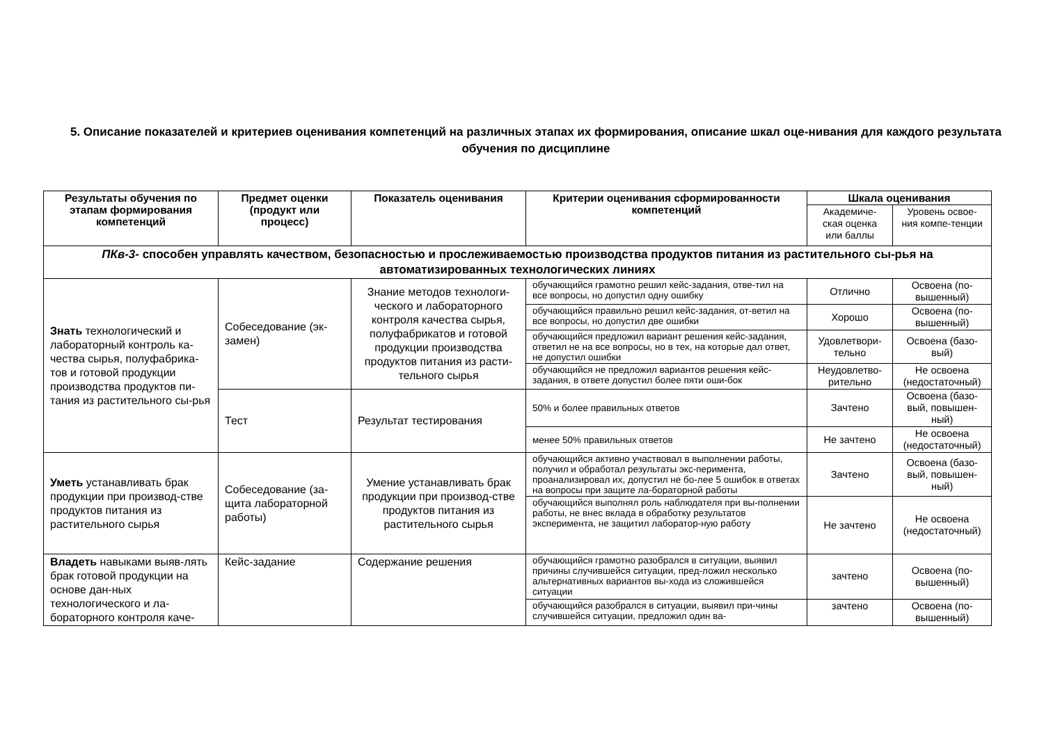5. Описание показателей и критериев оценивания компетенций на различных этапах их формирования, описание шкал оце-нивания для каждого результата обучения по дисциплине
| Результаты обучения по этапам формирования компетенций | Предмет оценки (продукт или процесс) | Показатель оценивания | Критерии оценивания сформированности компетенций | Шкала оценивания | |
| --- | --- | --- | --- | --- | --- |
| | | | | Академиче-ская оценка или баллы | Уровень освое-ния компе-тенции |
| ПКв-3- способен управлять качеством, безопасностью и прослеживаемостью производства продуктов питания из растительного сы-рья на автоматизированных технологических линиях | | | | | |
| Знать технологический и лабораторный контроль ка-чества сырья, полуфабрика-тов и готовой продукции производства продуктов пи-тания из растительного сы-рья | Собеседование (эк-замен) | Знание методов технологи-ческого и лабораторного контроля качества сырья, полуфабрикатов и готовой продукции производства продуктов питания из расти-тельного сырья | обучающийся грамотно решил кейс-задания, отве-тил на все вопросы, но допустил одну ошибку | Отлично | Освоена (по-вышенный) |
| | | | обучающийся правильно решил кейс-задания, от-ветил на все вопросы, но допустил две ошибки | Хорошо | Освоена (по-вышенный) |
| | | | обучающийся предложил вариант решения кейс-задания, ответил не на все вопросы, но в тех, на которые дал ответ, не допустил ошибки | Удовлетвори-тельно | Освоена (базо-вый) |
| | | | обучающийся не предложил вариантов решения кейс-задания, в ответе допустил более пяти оши-бок | Неудовлетво-рительно | Не освоена (недостаточный) |
| | Тест | Результат тестирования | 50% и более правильных ответов | Зачтено | Освоена (базо-вый, повышен-ный) |
| | | | менее 50% правильных ответов | Не зачтено | Не освоена (недостаточный) |
| Уметь устанавливать брак продукции при производ-стве продуктов питания из растительного сырья | Собеседование (за-щита лабораторной работы) | Умение устанавливать брак продукции при производ-стве продуктов питания из растительного сырья | обучающийся активно участвовал в выполнении работы, получил и обработал результаты экс-перимента, проанализировал их, допустил не бо-лее 5 ошибок в ответах на вопросы при защите ла-бораторной работы | Зачтено | Освоена (базо-вый, повышен-ный) |
| | | | обучающийся выполнял роль наблюдателя при вы-полнении работы, не внес вклада в обработку результатов эксперимента, не защитил лаборатор-ную работу | Не зачтено | Не освоена (недостаточный) |
| Владеть навыками выяв-лять брак готовой продукции на основе дан-ных технологического и ла-бораторного контроля каче- | Кейс-задание | Содержание решения | обучающийся грамотно разобрался в ситуации, выявил причины случившейся ситуации, пред-ложил несколько альтернативных вариантов вы-хода из сложившейся ситуации | зачтено | Освоена (по-вышенный) |
| | | | обучающийся разобрался в ситуации, выявил при-чины случившейся ситуации, предложил один ва- | зачтено | Освоена (по-вышенный) |